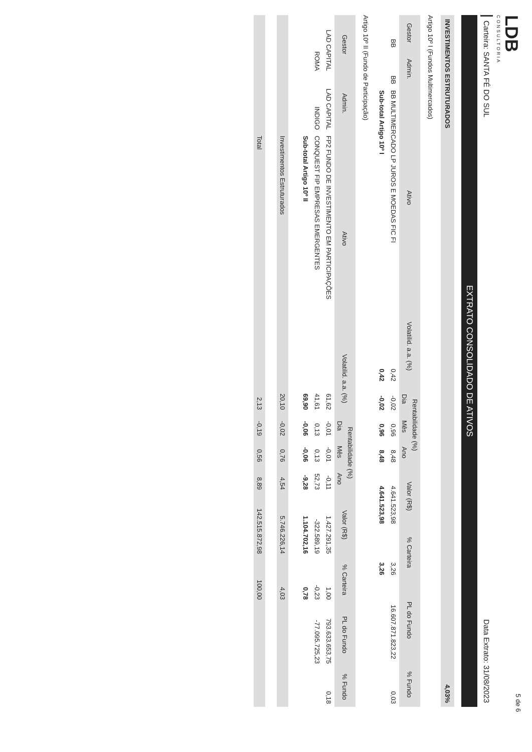LDB
CONSULTORIA
Carteira: SANTA FÉ DO SUL Data Extrato: 31/08/2023
EXTRATO CONSOLIDADO DE ATIVOS
INVESTIMENTOS ESTRUTURADOS 4,03%
Artigo 10º I (Fundos Multimercados)
| Gestor | Admin. | Ativo | Volatilid. a.a. (%) | Rentabilidade (%) | | | Valor (R$) | % Carteira | PL do Fundo | % Fundo |
| --- | --- | --- | --- | --- | --- | --- | --- | --- | --- | --- |
| | | | | Dia | Mês | Ano | | | | |
| BB | BB | BB MULTIMERCADO LP JUROS E MOEDAS FIC FI | 0,42 | -0,02 | 0,96 | 8,48 | 4.641.523,98 | 3,26 | 16.607.871.823,22 | 0,03 |
| | | Sub-total Artigo 10º I | 0,42 | -0,02 | 0,96 | 8,48 | 4.641.523,98 | 3,26 | | |
Artigo 10º II (Fundo de Participação)
| Gestor | Admin. | Ativo | Volatilid. a.a. (%) | Rentabilidade (%) | | | Valor (R$) | % Carteira | PL do Fundo | % Fundo |
| --- | --- | --- | --- | --- | --- | --- | --- | --- | --- | --- |
| | | | | Dia | Mês | Ano | | | | |
| LAD CAPITAL | LAD CAPITAL | FP2 FUNDO DE INVESTIMENTO EM PARTICIPAÇÕES | 61,62 | -0,01 | -0,01 | -0,11 | 1.427.291,35 | 1,00 | 793.633.653,75 | 0,18 |
| ROMA | INDIGO | CONQUEST FIP EMPRESAS EMERGENTES | 41,61 | 0,13 | 0,13 | 52,73 | -322.589,19 | -0,23 | -77.095.725,23 | |
| | | Sub-total Artigo 10º II | 69,90 | -0,06 | -0,06 | -9,28 | 1.104.702,16 | 0,78 | | |
| | | Investimentos Estruturados | 20,10 | -0,02 | 0,76 | 4,54 | 5.746.226,14 | 4,03 | | |
| | | Total | 2,13 | -0,19 | 0,56 | 8,89 | 142.515.872,98 | 100,00 | | |
5 de 6